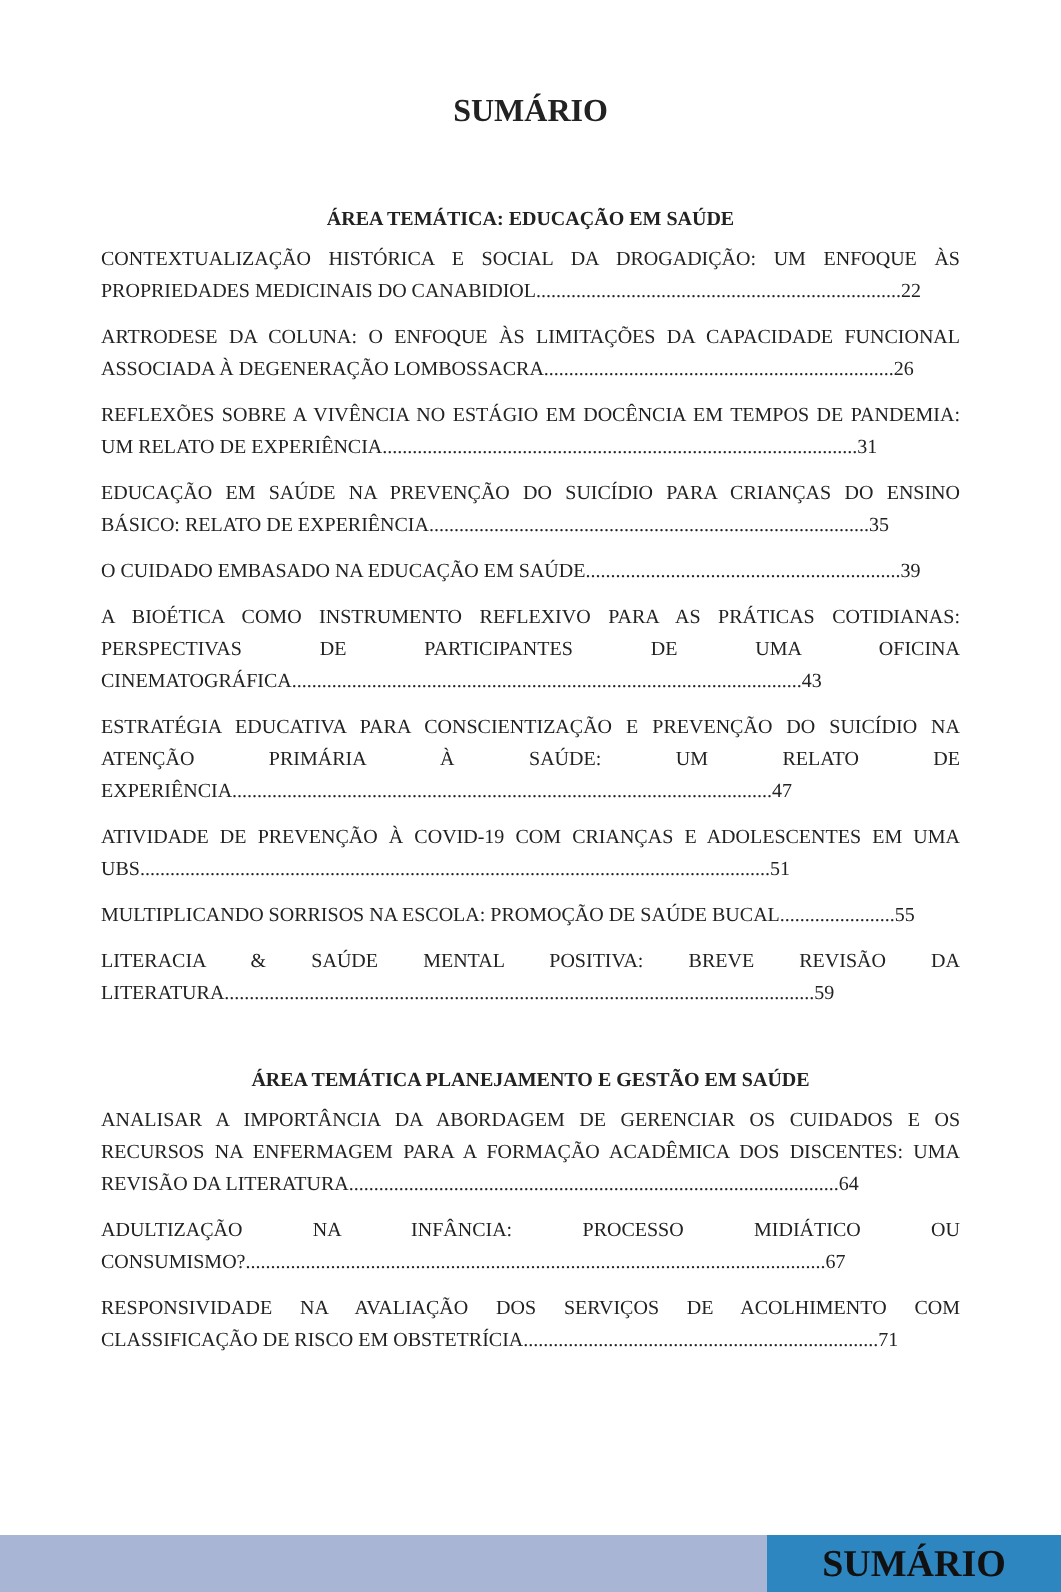SUMÁRIO
ÁREA TEMÁTICA: EDUCAÇÃO EM SAÚDE
CONTEXTUALIZAÇÃO HISTÓRICA E SOCIAL DA DROGADIÇÃO: UM ENFOQUE ÀS PROPRIEDADES MEDICINAIS DO CANABIDIOL.........................................................................22
ARTRODESE DA COLUNA: O ENFOQUE ÀS LIMITAÇÕES DA CAPACIDADE FUNCIONAL ASSOCIADA À DEGENERAÇÃO LOMBOSSACRA......................................................................26
REFLEXÕES SOBRE A VIVÊNCIA NO ESTÁGIO EM DOCÊNCIA EM TEMPOS DE PANDEMIA: UM RELATO DE EXPERIÊNCIA...............................................................................................31
EDUCAÇÃO EM SAÚDE NA PREVENÇÃO DO SUICÍDIO PARA CRIANÇAS DO ENSINO BÁSICO: RELATO DE EXPERIÊNCIA........................................................................................35
O CUIDADO EMBASADO NA EDUCAÇÃO EM SAÚDE...............................................................39
A BIOÉTICA COMO INSTRUMENTO REFLEXIVO PARA AS PRÁTICAS COTIDIANAS: PERSPECTIVAS DE PARTICIPANTES DE UMA OFICINA CINEMATOGRÁFICA......................................................................................................43
ESTRATÉGIA EDUCATIVA PARA CONSCIENTIZAÇÃO E PREVENÇÃO DO SUICÍDIO NA ATENÇÃO PRIMÁRIA À SAÚDE: UM RELATO DE EXPERIÊNCIA............................................................................................................47
ATIVIDADE DE PREVENÇÃO À COVID-19 COM CRIANÇAS E ADOLESCENTES EM UMA UBS..............................................................................................................................51
MULTIPLICANDO SORRISOS NA ESCOLA: PROMOÇÃO DE SAÚDE BUCAL.......................55
LITERACIA & SAÚDE MENTAL POSITIVA: BREVE REVISÃO DA LITERATURA......................................................................................................................59
ÁREA TEMÁTICA PLANEJAMENTO E GESTÃO EM SAÚDE
ANALISAR A IMPORTÂNCIA DA ABORDAGEM DE GERENCIAR OS CUIDADOS E OS RECURSOS NA ENFERMAGEM PARA A FORMAÇÃO ACADÊMICA DOS DISCENTES: UMA REVISÃO DA LITERATURA..................................................................................................64
ADULTIZAÇÃO NA INFÂNCIA: PROCESSO MIDIÁTICO OU CONSUMISMO?....................................................................................................................67
RESPONSIVIDADE NA AVALIAÇÃO DOS SERVIÇOS DE ACOLHIMENTO COM CLASSIFICAÇÃO DE RISCO EM OBSTETRÍCIA.......................................................................71
SUMÁRIO